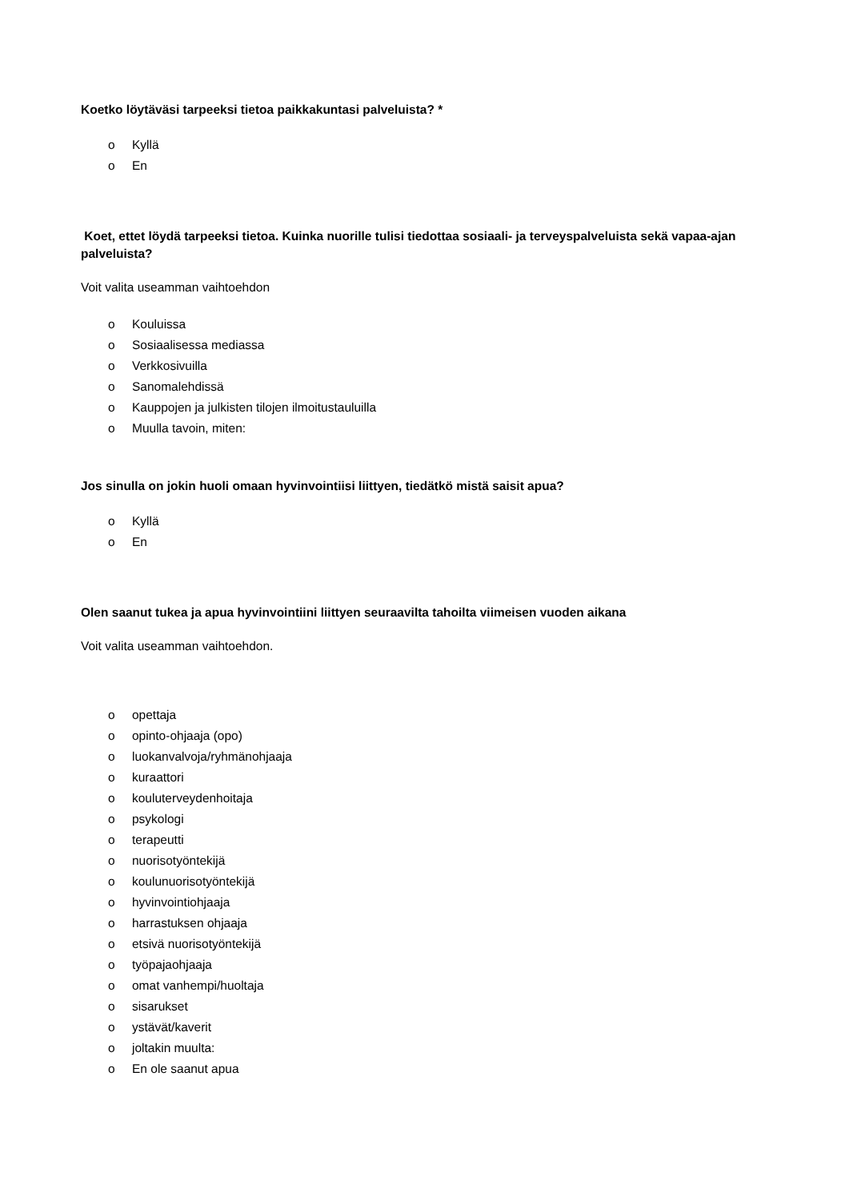Koetko löytäväsi tarpeeksi tietoa paikkakuntasi palveluista? *
o Kyllä
o En
Koet, ettet löydä tarpeeksi tietoa. Kuinka nuorille tulisi tiedottaa sosiaali- ja terveyspalveluista sekä vapaa-ajan palveluista?
Voit valita useamman vaihtoehdon
o Kouluissa
o Sosiaalisessa mediassa
o Verkkosivuilla
o Sanomalehdissä
o Kauppojen ja julkisten tilojen ilmoitustauluilla
o Muulla tavoin, miten:
Jos sinulla on jokin huoli omaan hyvinvointiisi liittyen, tiedätkö mistä saisit apua?
o Kyllä
o En
Olen saanut tukea ja apua hyvinvointiini liittyen seuraavilta tahoilta viimeisen vuoden aikana
Voit valita useamman vaihtoehdon.
o opettaja
o opinto-ohjaaja (opo)
o luokanvalvoja/ryhmänohjaaja
o kuraattori
o kouluterveydenhoitaja
o psykologi
o terapeutti
o nuorisotyöntekijä
o koulunuorisotyöntekijä
o hyvinvointiohjaaja
o harrastuksen ohjaaja
o etsivä nuorisotyöntekijä
o työpajaohjaaja
o omat vanhempi/huoltaja
o sisarukset
o ystävät/kaverit
o joltakin muulta:
o En ole saanut apua